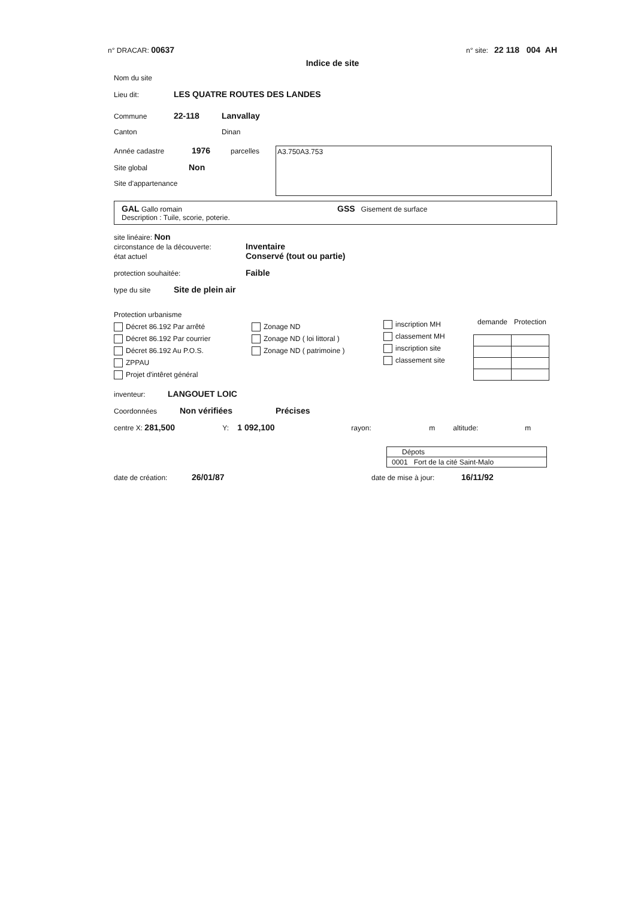n° DRACAR: 00637 n° site: 22 118 004 AH
Indice de site
Nom du site
Lieu dit: LES QUATRE ROUTES DES LANDES
Commune 22-118 Lanvallay
Canton Dinan
Année cadastre 1976 parcelles
Site global Non
Site d'appartenance
A3.750A3.753
GAL Gallo romain GSS Gisement de surface
Description : Tuile, scorie, poterie.
site linéaire: Non
circonstance de la découverte: Inventaire
état actuel Conservé (tout ou partie)
protection souhaitée: Faible
type du site Site de plein air
Protection urbanisme
Décret 86.192 Par arrêté
Décret 86.192 Par courrier
Décret 86.192 Au P.O.S.
ZPPAU
Projet d'intêret général
Zonage ND
Zonage ND ( loi littoral )
Zonage ND ( patrimoine )
inscription MH
classement MH
inscription site
classement site
| demande | Protection |
| --- | --- |
inventeur: LANGOUET LOIC
Coordonnées Non vérifiées Précises
centre X: 281,500 Y: 1 092,100 rayon: m altitude: m
| Dépots |
| 0001 Fort de la cité Saint-Malo |
date de création: 26/01/87 date de mise à jour: 16/11/92